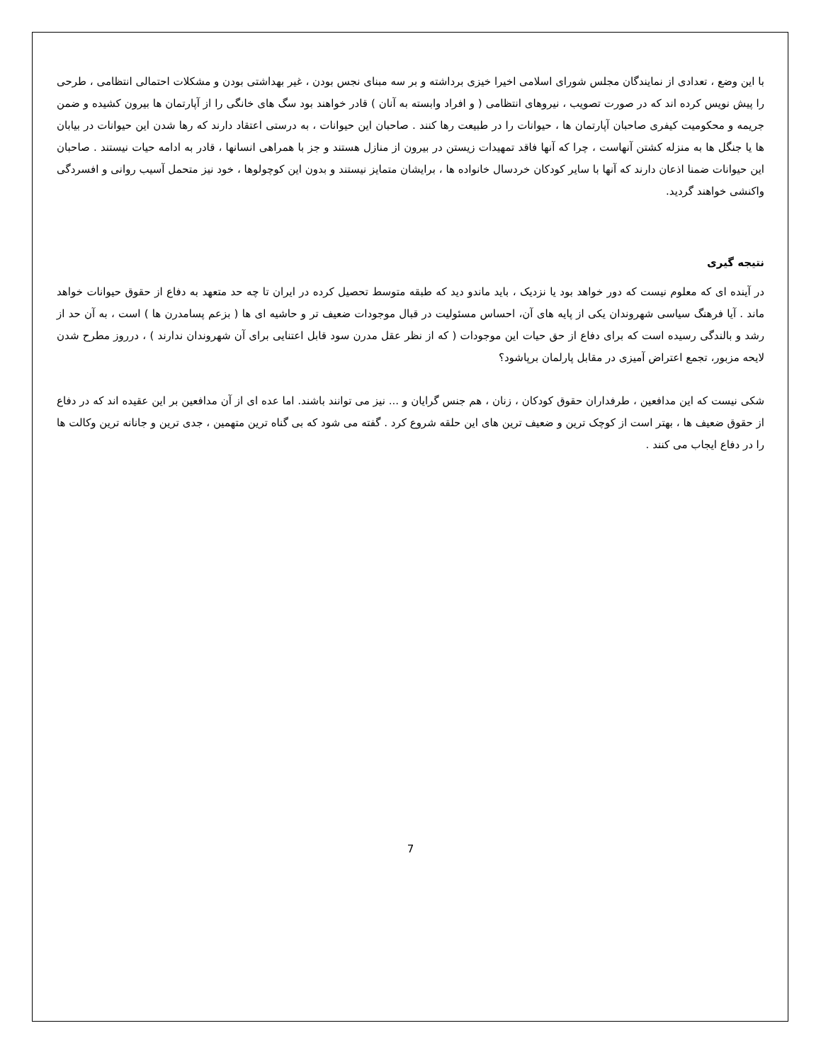با این وضع ، تعدادی از نمایندگان مجلس شورای اسلامی اخیرا خیزی برداشته و بر سه مبنای نجس بودن ، غیر بهداشتی بودن و مشکلات احتمالی انتظامی ، طرحی را پیش نویس کرده اند که در صورت تصویب ، نیروهای انتظامی ( و افراد وابسته به آنان ) قادر خواهند بود سگ های خانگی را از آپارتمان ها بیرون کشیده و ضمن جریمه و محکومیت کیفری صاحبان آپارتمان ها ، حیوانات را در طبیعت رها کنند . صاحبان این حیوانات ، به درستی اعتقاد دارند که رها شدن این حیوانات در بیابان ها یا جنگل ها به منزله کشتن آنهاست ، چرا که آنها فاقد تمهیدات زیستن در بیرون از منازل هستند و جز با همراهی انسانها ، قادر به ادامه حیات نیستند . صاحبان این حیوانات ضمنا اذعان دارند که آنها با سایر کودکان خردسال خانواده ها ، برایشان متمایز نیستند و بدون این کوچولوها ، خود نیز متحمل آسیب روانی و افسردگی واکنشی خواهند گردید.
نتیجه گیری
در آینده ای که معلوم نیست که دور خواهد بود یا نزدیک ، باید ماندو دید که طبقه متوسط تحصیل کرده در ایران تا چه حد متعهد به دفاع از حقوق حیوانات خواهد ماند . آیا فرهنگ سیاسی شهروندان یکی از پایه های آن، احساس مسئولیت در قبال موجودات ضعیف تر و حاشیه ای ها ( بزعم پسامدرن ها ) است ، به آن حد از رشد و بالندگی رسیده است که برای دفاع از حق حیات این موجودات ( که از نظر عقل مدرن سود قابل اعتنایی برای آن شهروندان ندارند ) ، درروز مطرح شدن لایحه مزبور، تجمع اعتراض آمیزی در مقابل پارلمان برپاشود؟
شکی نیست که این مدافعین ، طرفداران حقوق کودکان ، زنان ، هم جنس گرایان و ... نیز می توانند باشند. اما عده ای از آن مدافعین بر این عقیده اند که در دفاع از حقوق ضعیف ها ، بهتر است از کوچک ترین و ضعیف ترین های این حلقه شروع کرد . گفته می شود که بی گناه ترین متهمین ، جدی ترین و جانانه ترین وکالت ها را در دفاع ایجاب می کنند .
7